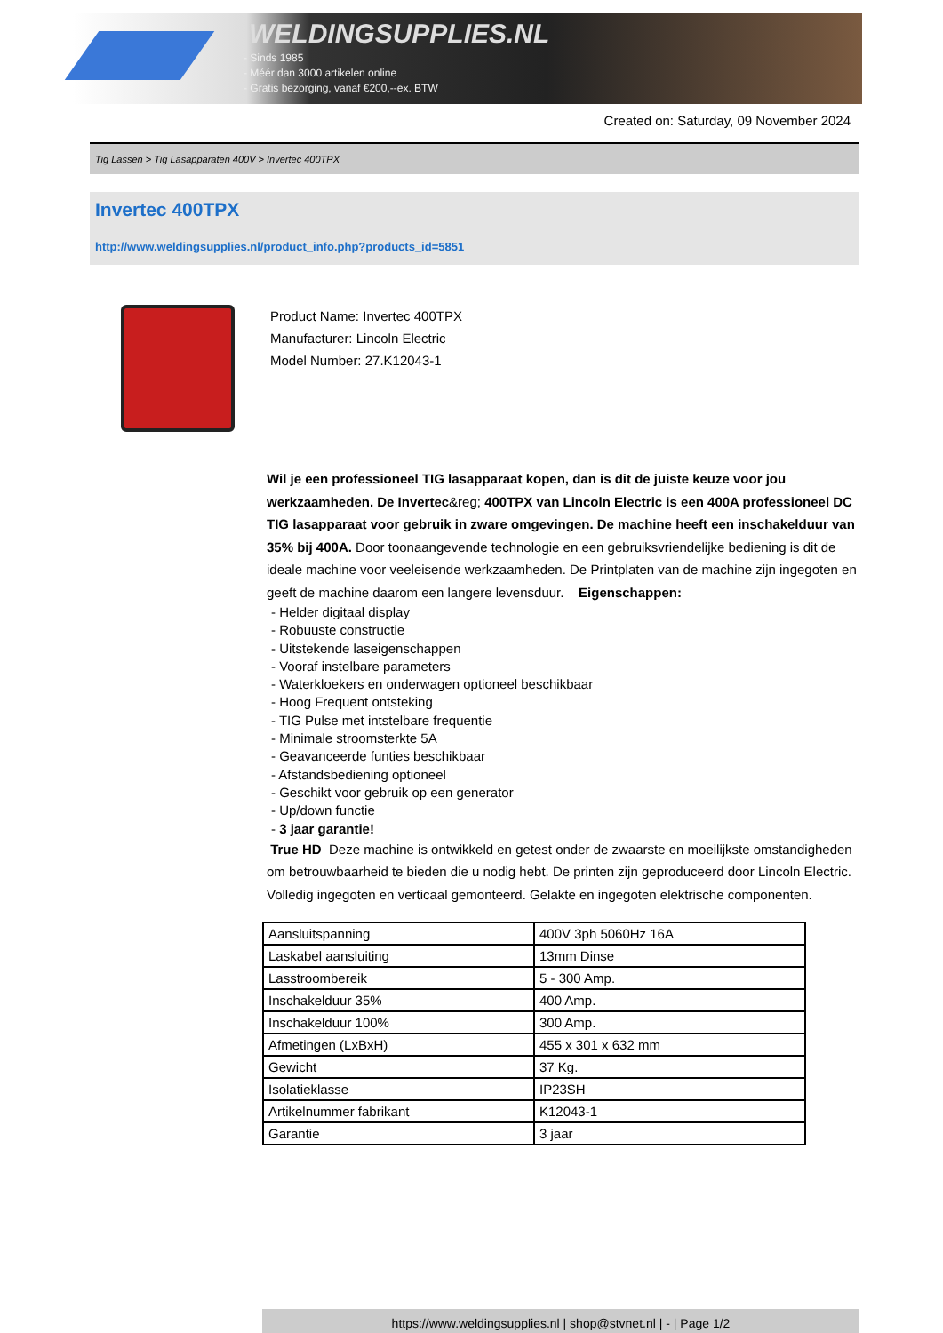WELDINGSUPPLIES.NL
- Sinds 1985
- Méér dan 3000 artikelen online
- Gratis bezorging, vanaf €200,--ex. BTW
Created on: Saturday, 09 November 2024
Tig Lassen > Tig Lasapparaten 400V > Invertec 400TPX
Invertec 400TPX
http://www.weldingsupplies.nl/product_info.php?products_id=5851
Product Name: Invertec 400TPX
Manufacturer: Lincoln Electric
Model Number: 27.K12043-1
Wil je een professioneel TIG lasapparaat kopen, dan is dit de juiste keuze voor jou werkzaamheden. De Invertec&reg; 400TPX van Lincoln Electric is een 400A professioneel DC TIG lasapparaat voor gebruik in zware omgevingen. De machine heeft een inschakelduur van 35% bij 400A. Door toonaangevende technologie en een gebruiksvriendelijke bediening is dit de ideale machine voor veeleisende werkzaamheden. De Printplaten van de machine zijn ingegoten en geeft de machine daarom een langere levensduur. Eigenschappen:
- Helder digitaal display
- Robuuste constructie
- Uitstekende laseigenschappen
- Vooraf instelbare parameters
- Waterkloekers en onderwagen optioneel beschikbaar
- Hoog Frequent ontsteking
- TIG Pulse met intstelbare frequentie
- Minimale stroomsterkte 5A
- Geavanceerde funties beschikbaar
- Afstandsbediening optioneel
- Geschikt voor gebruik op een generator
- Up/down functie
- 3 jaar garantie!
True HD Deze machine is ontwikkeld en getest onder de zwaarste en moeilijkste omstandigheden om betrouwbaarheid te bieden die u nodig hebt. De printen zijn geproduceerd door Lincoln Electric. Volledig ingegoten en verticaal gemonteerd. Gelakte en ingegoten elektrische componenten.
| Aansluitspanning | 400V 3ph 5060Hz 16A |
| Laskabel aansluiting | 13mm Dinse |
| Lasstroombereik | 5 - 300 Amp. |
| Inschakelduur 35% | 400 Amp. |
| Inschakelduur 100% | 300 Amp. |
| Afmetingen (LxBxH) | 455 x 301 x 632 mm |
| Gewicht | 37 Kg. |
| Isolatieklasse | IP23SH |
| Artikelnummer fabrikant | K12043-1 |
| Garantie | 3 jaar |
https://www.weldingsupplies.nl | shop@stvnet.nl | - | Page 1/2